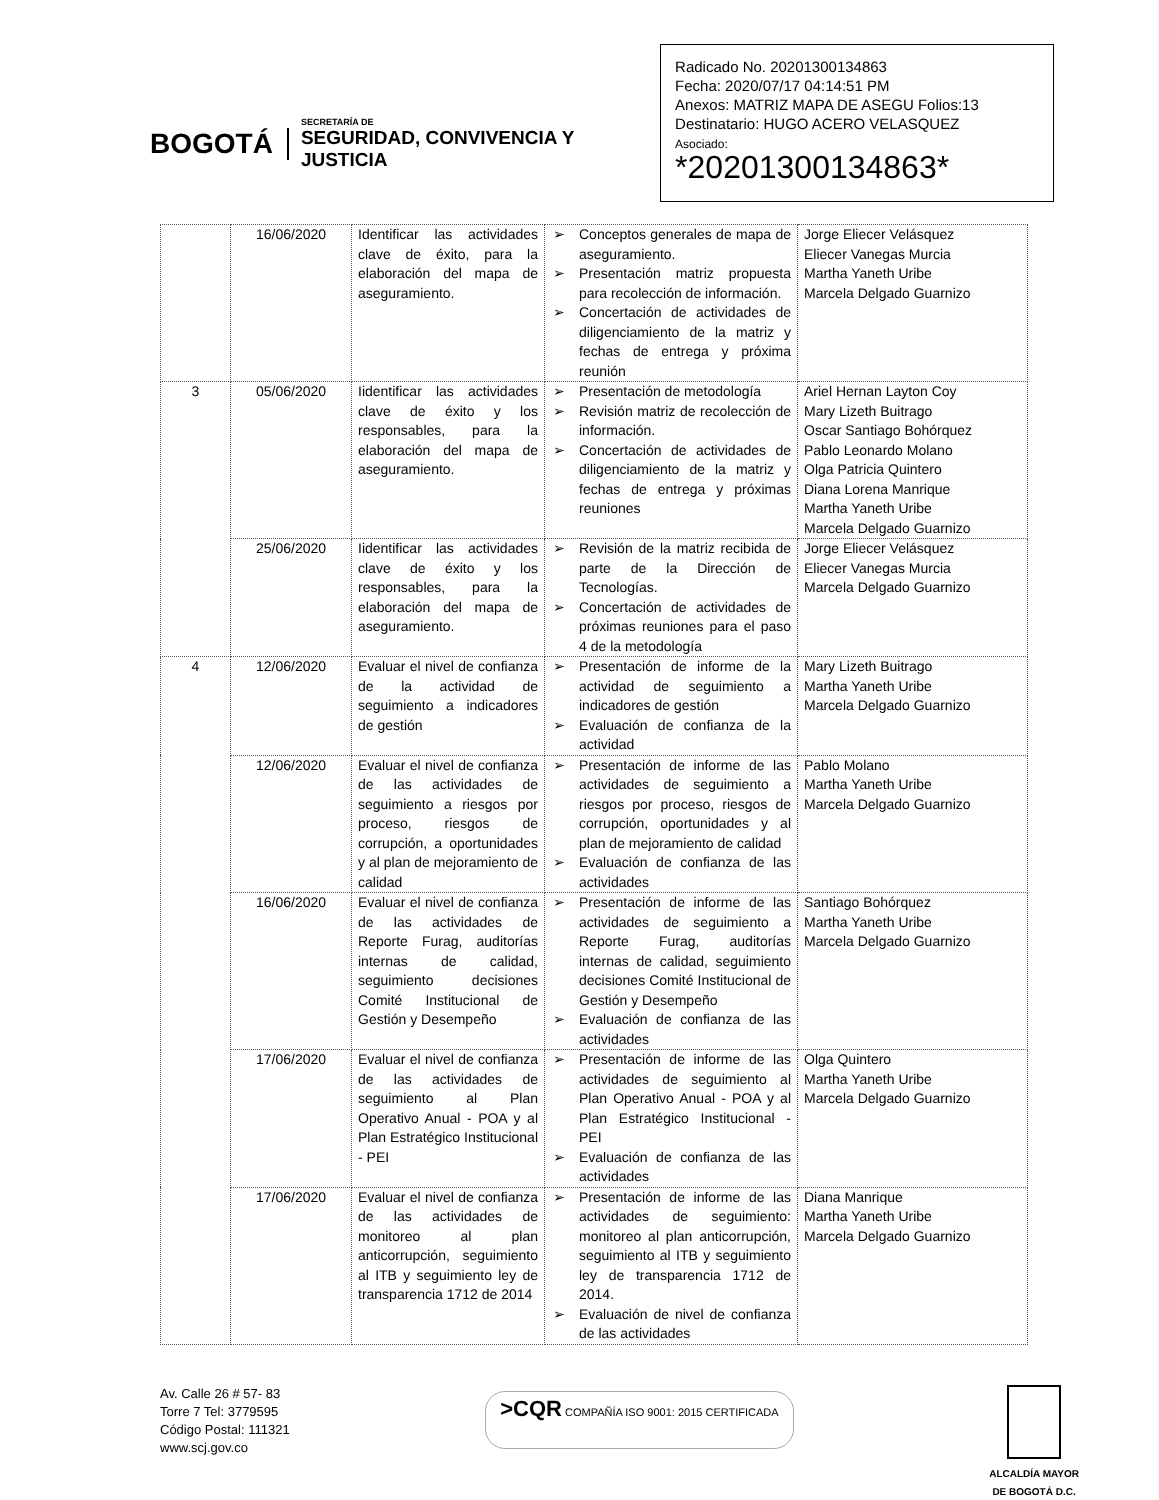BOGOTÁ
SECRETARÍA DE
SEGURIDAD, CONVIVENCIA Y JUSTICIA
Radicado No. 20201300134863
Fecha: 2020/07/17 04:14:51 PM
Anexos: MATRIZ MAPA DE ASEGU Folios:13
Destinatario: HUGO ACERO VELASQUEZ
Asociado:
*20201300134863*
| | 16/06/2020 | Identificar las actividades clave de éxito, para la elaboración del mapa de aseguramiento. | ➢ Conceptos generales de mapa de aseguramiento. ➢ Presentación matriz propuesta para recolección de información. ➢ Concertación de actividades de diligenciamiento de la matriz y fechas de entrega y próxima reunión | Jorge Eliecer Velásquez Eliecer Vanegas Murcia Martha Yaneth Uribe Marcela Delgado Guarnizo |
| 3 | 05/06/2020 | Iidentificar las actividades clave de éxito y los responsables, para la elaboración del mapa de aseguramiento. | ➢ Presentación de metodología ➢ Revisión matriz de recolección de información. ➢ Concertación de actividades de diligenciamiento de la matriz y fechas de entrega y próximas reuniones | Ariel Hernan Layton Coy Mary Lizeth Buitrago Oscar Santiago Bohórquez Pablo Leonardo Molano Olga Patricia Quintero Diana Lorena Manrique Martha Yaneth Uribe Marcela Delgado Guarnizo |
| | 25/06/2020 | Iidentificar las actividades clave de éxito y los responsables, para la elaboración del mapa de aseguramiento. | ➢ Revisión de la matriz recibida de parte de la Dirección de Tecnologías. ➢ Concertación de actividades de próximas reuniones para el paso 4 de la metodología | Jorge Eliecer Velásquez Eliecer Vanegas Murcia Marcela Delgado Guarnizo |
| 4 | 12/06/2020 | Evaluar el nivel de confianza de la actividad de seguimiento a indicadores de gestión | ➢ Presentación de informe de la actividad de seguimiento a indicadores de gestión ➢ Evaluación de confianza de la actividad | Mary Lizeth Buitrago Martha Yaneth Uribe Marcela Delgado Guarnizo |
| | 12/06/2020 | Evaluar el nivel de confianza de las actividades de seguimiento a riesgos por proceso, riesgos de corrupción, a oportunidades y al plan de mejoramiento de calidad | ➢ Presentación de informe de las actividades de seguimiento a riesgos por proceso, riesgos de corrupción, oportunidades y al plan de mejoramiento de calidad ➢ Evaluación de confianza de las actividades | Pablo Molano Martha Yaneth Uribe Marcela Delgado Guarnizo |
| | 16/06/2020 | Evaluar el nivel de confianza de las actividades de Reporte Furag, auditorías internas de calidad, seguimiento decisiones Comité Institucional de Gestión y Desempeño | ➢ Presentación de informe de las actividades de seguimiento a Reporte Furag, auditorías internas de calidad, seguimiento decisiones Comité Institucional de Gestión y Desempeño ➢ Evaluación de confianza de las actividades | Santiago Bohórquez Martha Yaneth Uribe Marcela Delgado Guarnizo |
| | 17/06/2020 | Evaluar el nivel de confianza de las actividades de seguimiento al Plan Operativo Anual - POA y al Plan Estratégico Institucional - PEI | ➢ Presentación de informe de las actividades de seguimiento al Plan Operativo Anual - POA y al Plan Estratégico Institucional - PEI ➢ Evaluación de confianza de las actividades | Olga Quintero Martha Yaneth Uribe Marcela Delgado Guarnizo |
| | 17/06/2020 | Evaluar el nivel de confianza de las actividades de monitoreo al plan anticorrupción, seguimiento al ITB y seguimiento ley de transparencia 1712 de 2014 | ➢ Presentación de informe de las actividades de seguimiento: monitoreo al plan anticorrupción, seguimiento al ITB y seguimiento ley de transparencia 1712 de 2014. ➢ Evaluación de nivel de confianza de las actividades | Diana Manrique Martha Yaneth Uribe Marcela Delgado Guarnizo |
Av. Calle 26 # 57- 83
Torre 7 Tel: 3779595
Código Postal: 111321
www.scj.gov.co
>CQR COMPAÑÍA ISO 9001: 2015 CERTIFICADA
ALCALDÍA MAYOR
DE BOGOTÁ D.C.